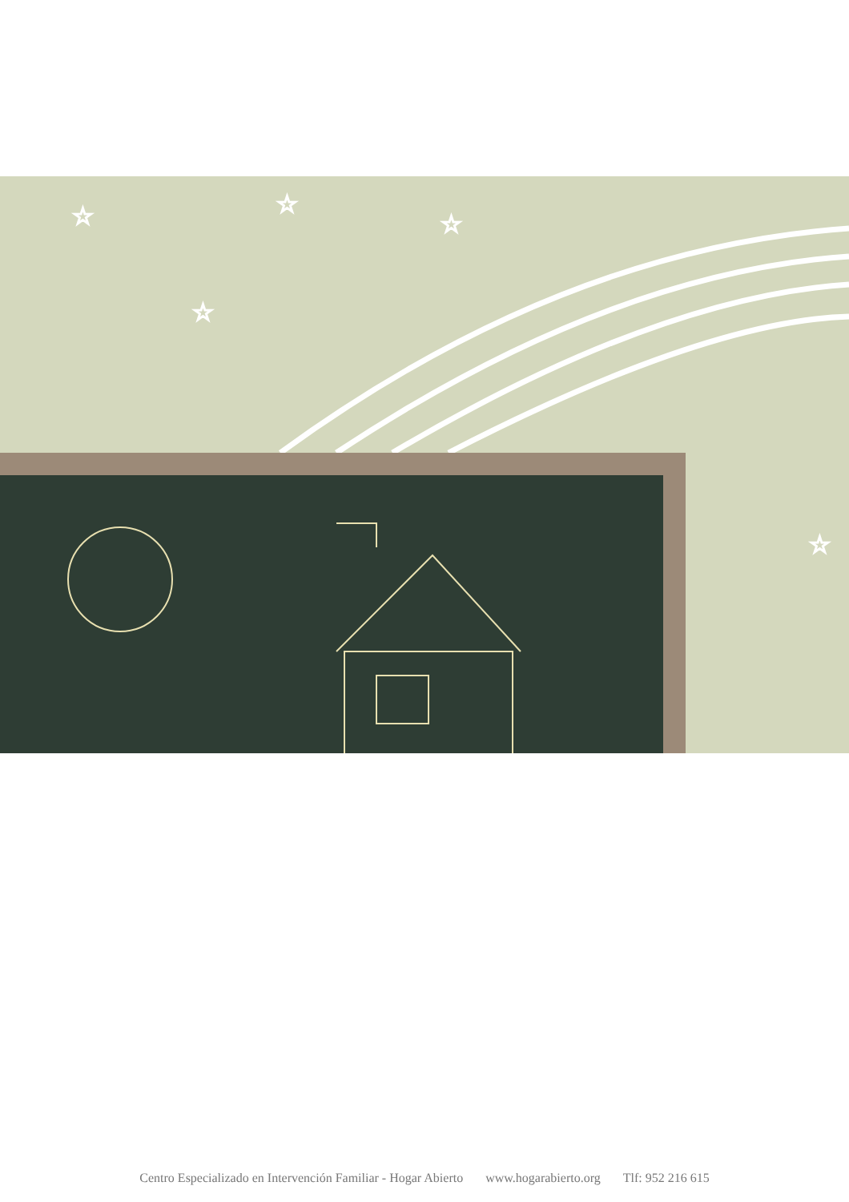☆
☆
☆
☆
☆
Centro Especializado en Intervención Familiar - Hogar Abierto www.hogarabierto.org Tlf: 952 216 615